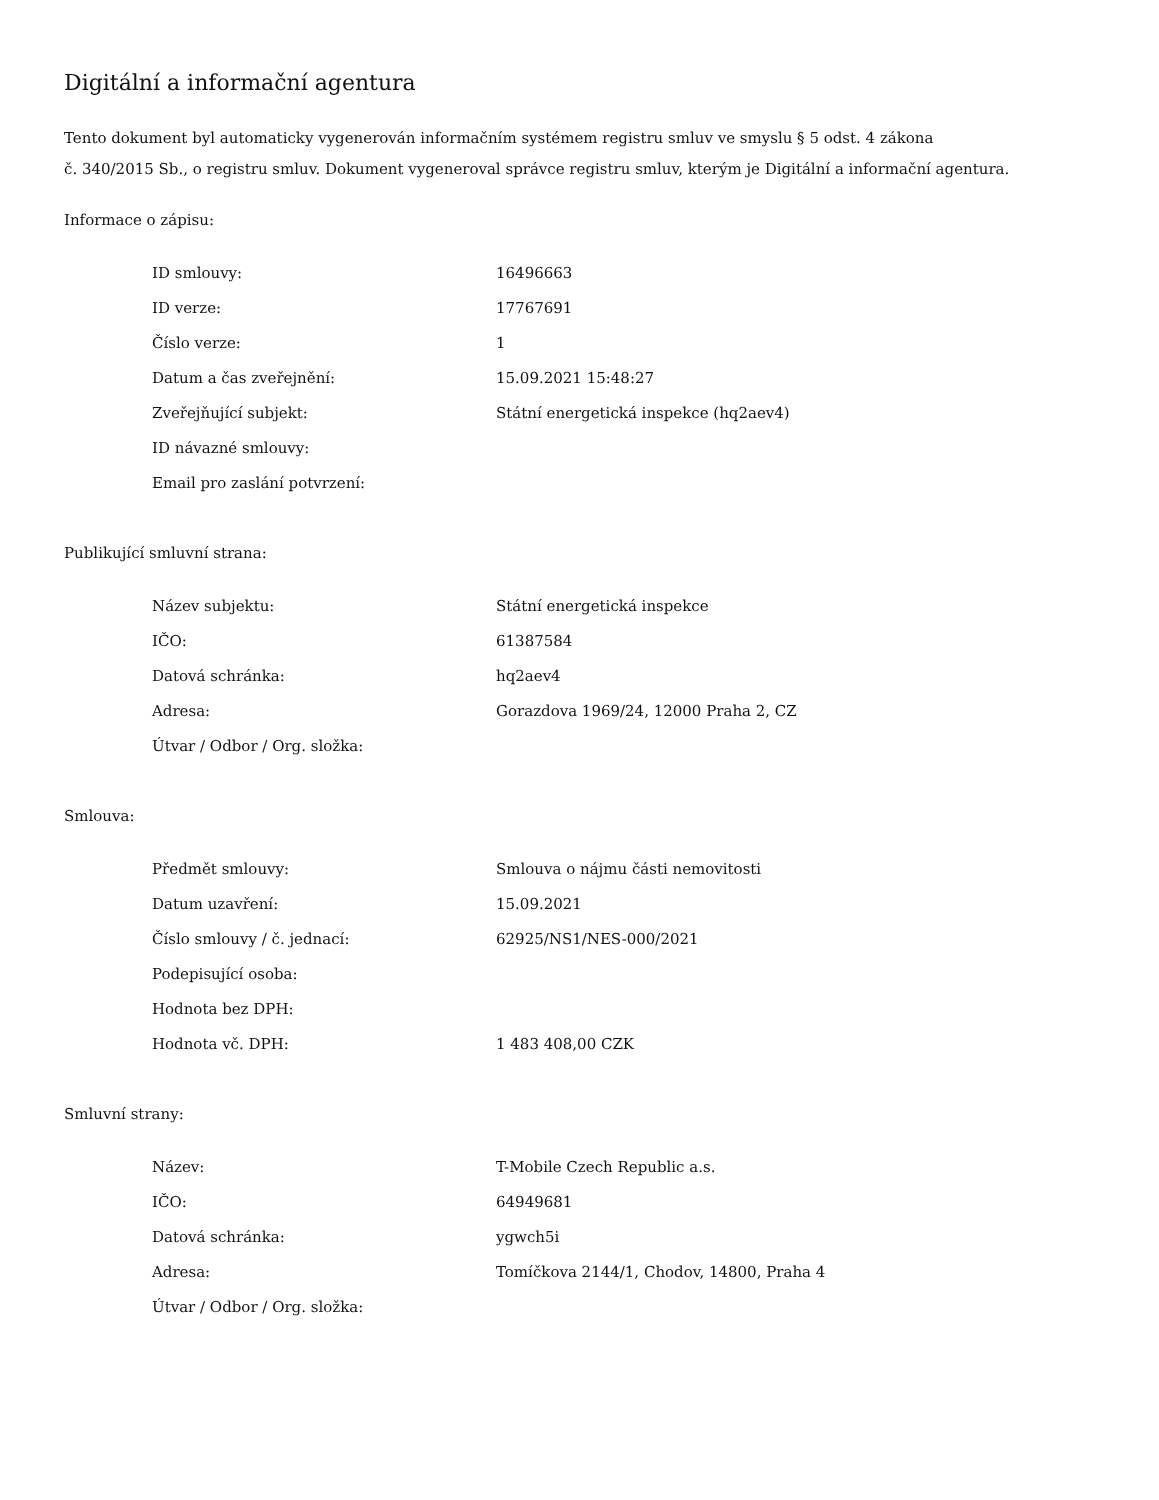Digitální a informační agentura
Tento dokument byl automaticky vygenerován informačním systémem registru smluv ve smyslu § 5 odst. 4 zákona
č. 340/2015 Sb., o registru smluv. Dokument vygeneroval správce registru smluv, kterým je Digitální a informační agentura.
Informace o zápisu:
| ID smlouvy: | 16496663 |
| ID verze: | 17767691 |
| Číslo verze: | 1 |
| Datum a čas zveřejnění: | 15.09.2021 15:48:27 |
| Zveřejňující subjekt: | Státní energetická inspekce (hq2aev4) |
| ID návazné smlouvy: | |
| Email pro zaslání potvrzení: | |
Publikující smluvní strana:
| Název subjektu: | Státní energetická inspekce |
| IČO: | 61387584 |
| Datová schránka: | hq2aev4 |
| Adresa: | Gorazdova 1969/24, 12000 Praha 2, CZ |
| Útvar / Odbor / Org. složka: | |
Smlouva:
| Předmět smlouvy: | Smlouva o nájmu části nemovitosti |
| Datum uzavření: | 15.09.2021 |
| Číslo smlouvy / č. jednací: | 62925/NS1/NES-000/2021 |
| Podepisující osoba: | |
| Hodnota bez DPH: | |
| Hodnota vč. DPH: | 1 483 408,00 CZK |
Smluvní strany:
| Název: | T-Mobile Czech Republic a.s. |
| IČO: | 64949681 |
| Datová schránka: | ygwch5i |
| Adresa: | Tomíčkova 2144/1, Chodov, 14800, Praha 4 |
| Útvar / Odbor / Org. složka: | |